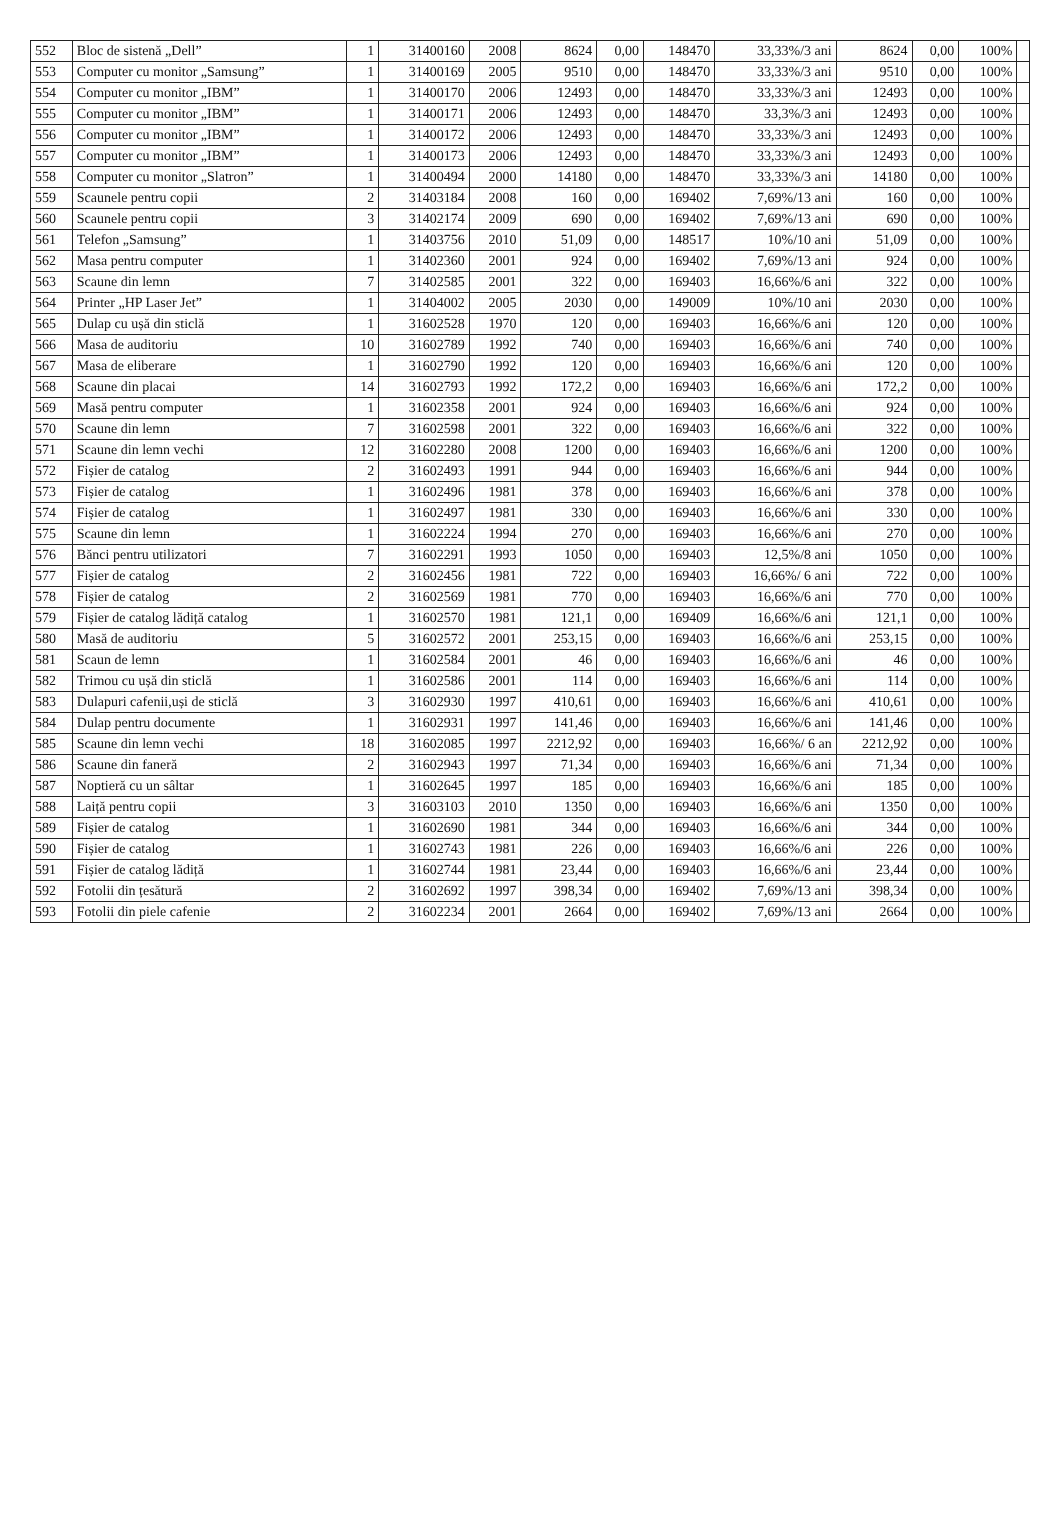| 552 | Bloc de sistenă „Dell” | 1 | 31400160 | 2008 | 8624 | 0,00 | 148470 | 33,33%/3 ani | 8624 | 0,00 | 100% | |
| 553 | Computer cu monitor „Samsung” | 1 | 31400169 | 2005 | 9510 | 0,00 | 148470 | 33,33%/3 ani | 9510 | 0,00 | 100% | |
| 554 | Computer cu monitor „IBM” | 1 | 31400170 | 2006 | 12493 | 0,00 | 148470 | 33,33%/3 ani | 12493 | 0,00 | 100% | |
| 555 | Computer cu monitor „IBM” | 1 | 31400171 | 2006 | 12493 | 0,00 | 148470 | 33,3%/3 ani | 12493 | 0,00 | 100% | |
| 556 | Computer cu monitor „IBM” | 1 | 31400172 | 2006 | 12493 | 0,00 | 148470 | 33,33%/3 ani | 12493 | 0,00 | 100% | |
| 557 | Computer cu monitor „IBM” | 1 | 31400173 | 2006 | 12493 | 0,00 | 148470 | 33,33%/3 ani | 12493 | 0,00 | 100% | |
| 558 | Computer cu monitor „Slatron” | 1 | 31400494 | 2000 | 14180 | 0,00 | 148470 | 33,33%/3 ani | 14180 | 0,00 | 100% | |
| 559 | Scaunele pentru copii | 2 | 31403184 | 2008 | 160 | 0,00 | 169402 | 7,69%/13 ani | 160 | 0,00 | 100% | |
| 560 | Scaunele pentru copii | 3 | 31402174 | 2009 | 690 | 0,00 | 169402 | 7,69%/13 ani | 690 | 0,00 | 100% | |
| 561 | Telefon „Samsung” | 1 | 31403756 | 2010 | 51,09 | 0,00 | 148517 | 10%/10 ani | 51,09 | 0,00 | 100% | |
| 562 | Masa pentru computer | 1 | 31402360 | 2001 | 924 | 0,00 | 169402 | 7,69%/13 ani | 924 | 0,00 | 100% | |
| 563 | Scaune din lemn | 7 | 31402585 | 2001 | 322 | 0,00 | 169403 | 16,66%/6 ani | 322 | 0,00 | 100% | |
| 564 | Printer „HP Laser Jet” | 1 | 31404002 | 2005 | 2030 | 0,00 | 149009 | 10%/10 ani | 2030 | 0,00 | 100% | |
| 565 | Dulap cu ușă din sticlă | 1 | 31602528 | 1970 | 120 | 0,00 | 169403 | 16,66%/6 ani | 120 | 0,00 | 100% | |
| 566 | Masa de auditoriu | 10 | 31602789 | 1992 | 740 | 0,00 | 169403 | 16,66%/6 ani | 740 | 0,00 | 100% | |
| 567 | Masa de eliberare | 1 | 31602790 | 1992 | 120 | 0,00 | 169403 | 16,66%/6 ani | 120 | 0,00 | 100% | |
| 568 | Scaune din placai | 14 | 31602793 | 1992 | 172,2 | 0,00 | 169403 | 16,66%/6 ani | 172,2 | 0,00 | 100% | |
| 569 | Masă pentru computer | 1 | 31602358 | 2001 | 924 | 0,00 | 169403 | 16,66%/6 ani | 924 | 0,00 | 100% | |
| 570 | Scaune din lemn | 7 | 31602598 | 2001 | 322 | 0,00 | 169403 | 16,66%/6 ani | 322 | 0,00 | 100% | |
| 571 | Scaune din lemn vechi | 12 | 31602280 | 2008 | 1200 | 0,00 | 169403 | 16,66%/6 ani | 1200 | 0,00 | 100% | |
| 572 | Fișier de catalog | 2 | 31602493 | 1991 | 944 | 0,00 | 169403 | 16,66%/6 ani | 944 | 0,00 | 100% | |
| 573 | Fișier de catalog | 1 | 31602496 | 1981 | 378 | 0,00 | 169403 | 16,66%/6 ani | 378 | 0,00 | 100% | |
| 574 | Fișier de catalog | 1 | 31602497 | 1981 | 330 | 0,00 | 169403 | 16,66%/6 ani | 330 | 0,00 | 100% | |
| 575 | Scaune din lemn | 1 | 31602224 | 1994 | 270 | 0,00 | 169403 | 16,66%/6 ani | 270 | 0,00 | 100% | |
| 576 | Bănci pentru utilizatori | 7 | 31602291 | 1993 | 1050 | 0,00 | 169403 | 12,5%/8 ani | 1050 | 0,00 | 100% | |
| 577 | Fișier de catalog | 2 | 31602456 | 1981 | 722 | 0,00 | 169403 | 16,66%/ 6 ani | 722 | 0,00 | 100% | |
| 578 | Fișier de catalog | 2 | 31602569 | 1981 | 770 | 0,00 | 169403 | 16,66%/6 ani | 770 | 0,00 | 100% | |
| 579 | Fișier de catalog lădiță catalog | 1 | 31602570 | 1981 | 121,1 | 0,00 | 169409 | 16,66%/6 ani | 121,1 | 0,00 | 100% | |
| 580 | Masă de auditoriu | 5 | 31602572 | 2001 | 253,15 | 0,00 | 169403 | 16,66%/6 ani | 253,15 | 0,00 | 100% | |
| 581 | Scaun de lemn | 1 | 31602584 | 2001 | 46 | 0,00 | 169403 | 16,66%/6 ani | 46 | 0,00 | 100% | |
| 582 | Trimou cu ușă din sticlă | 1 | 31602586 | 2001 | 114 | 0,00 | 169403 | 16,66%/6 ani | 114 | 0,00 | 100% | |
| 583 | Dulapuri cafenii,uși de sticlă | 3 | 31602930 | 1997 | 410,61 | 0,00 | 169403 | 16,66%/6 ani | 410,61 | 0,00 | 100% | |
| 584 | Dulap pentru documente | 1 | 31602931 | 1997 | 141,46 | 0,00 | 169403 | 16,66%/6 ani | 141,46 | 0,00 | 100% | |
| 585 | Scaune din lemn vechi | 18 | 31602085 | 1997 | 2212,92 | 0,00 | 169403 | 16,66%/ 6 an | 2212,92 | 0,00 | 100% | |
| 586 | Scaune din faneră | 2 | 31602943 | 1997 | 71,34 | 0,00 | 169403 | 16,66%/6 ani | 71,34 | 0,00 | 100% | |
| 587 | Noptieră cu un sâltar | 1 | 31602645 | 1997 | 185 | 0,00 | 169403 | 16,66%/6 ani | 185 | 0,00 | 100% | |
| 588 | Laiță pentru copii | 3 | 31603103 | 2010 | 1350 | 0,00 | 169403 | 16,66%/6 ani | 1350 | 0,00 | 100% | |
| 589 | Fișier de catalog | 1 | 31602690 | 1981 | 344 | 0,00 | 169403 | 16,66%/6 ani | 344 | 0,00 | 100% | |
| 590 | Fișier de catalog | 1 | 31602743 | 1981 | 226 | 0,00 | 169403 | 16,66%/6 ani | 226 | 0,00 | 100% | |
| 591 | Fișier de catalog lădiță | 1 | 31602744 | 1981 | 23,44 | 0,00 | 169403 | 16,66%/6 ani | 23,44 | 0,00 | 100% | |
| 592 | Fotolii din țesătură | 2 | 31602692 | 1997 | 398,34 | 0,00 | 169402 | 7,69%/13 ani | 398,34 | 0,00 | 100% | |
| 593 | Fotolii din piele cafenie | 2 | 31602234 | 2001 | 2664 | 0,00 | 169402 | 7,69%/13 ani | 2664 | 0,00 | 100% | |